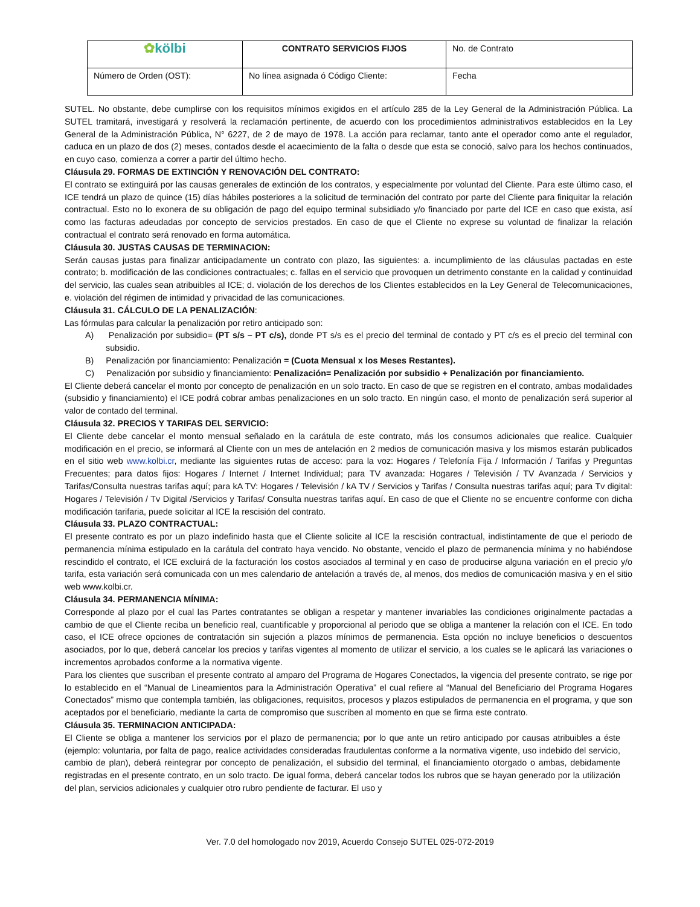| ✿ kölbi | CONTRATO SERVICIOS FIJOS | No. de Contrato |
| Número de Orden (OST): | No línea asignada ó Código Cliente: | Fecha |
SUTEL. No obstante, debe cumplirse con los requisitos mínimos exigidos en el artículo 285 de la Ley General de la Administración Pública. La SUTEL tramitará, investigará y resolverá la reclamación pertinente, de acuerdo con los procedimientos administrativos establecidos en la Ley General de la Administración Pública, N° 6227, de 2 de mayo de 1978. La acción para reclamar, tanto ante el operador como ante el regulador, caduca en un plazo de dos (2) meses, contados desde el acaecimiento de la falta o desde que esta se conoció, salvo para los hechos continuados, en cuyo caso, comienza a correr a partir del último hecho.
Cláusula 29. FORMAS DE EXTINCIÓN Y RENOVACIÓN DEL CONTRATO:
El contrato se extinguirá por las causas generales de extinción de los contratos, y especialmente por voluntad del Cliente. Para este último caso, el ICE tendrá un plazo de quince (15) días hábiles posteriores a la solicitud de terminación del contrato por parte del Cliente para finiquitar la relación contractual. Esto no lo exonera de su obligación de pago del equipo terminal subsidiado y/o financiado por parte del ICE en caso que exista, así como las facturas adeudadas por concepto de servicios prestados. En caso de que el Cliente no exprese su voluntad de finalizar la relación contractual el contrato será renovado en forma automática.
Cláusula 30. JUSTAS CAUSAS DE TERMINACION:
Serán causas justas para finalizar anticipadamente un contrato con plazo, las siguientes: a. incumplimiento de las cláusulas pactadas en este contrato; b. modificación de las condiciones contractuales; c. fallas en el servicio que provoquen un detrimento constante en la calidad y continuidad del servicio, las cuales sean atribuibles al ICE; d. violación de los derechos de los Clientes establecidos en la Ley General de Telecomunicaciones, e. violación del régimen de intimidad y privacidad de las comunicaciones.
Cláusula 31. CÁLCULO DE LA PENALIZACIÓN:
Las fórmulas para calcular la penalización por retiro anticipado son:
A) Penalización por subsidio= (PT s/s – PT c/s), donde PT s/s es el precio del terminal de contado y PT c/s es el precio del terminal con subsidio.
B) Penalización por financiamiento: Penalización = (Cuota Mensual x los Meses Restantes).
C) Penalización por subsidio y financiamiento: Penalización= Penalización por subsidio + Penalización por financiamiento.
El Cliente deberá cancelar el monto por concepto de penalización en un solo tracto. En caso de que se registren en el contrato, ambas modalidades (subsidio y financiamiento) el ICE podrá cobrar ambas penalizaciones en un solo tracto. En ningún caso, el monto de penalización será superior al valor de contado del terminal.
Cláusula 32. PRECIOS Y TARIFAS DEL SERVICIO:
El Cliente debe cancelar el monto mensual señalado en la carátula de este contrato, más los consumos adicionales que realice. Cualquier modificación en el precio, se informará al Cliente con un mes de antelación en 2 medios de comunicación masiva y los mismos estarán publicados en el sitio web www.kolbi.cr, mediante las siguientes rutas de acceso: para la voz: Hogares / Telefonía Fija / Información / Tarifas y Preguntas Frecuentes; para datos fijos: Hogares / Internet / Internet Individual; para TV avanzada: Hogares / Televisión / TV Avanzada / Servicios y Tarifas/Consulta nuestras tarifas aquí; para kA TV: Hogares / Televisión / kA TV / Servicios y Tarifas / Consulta nuestras tarifas aquí; para Tv digital: Hogares / Televisión / Tv Digital /Servicios y Tarifas/ Consulta nuestras tarifas aquí. En caso de que el Cliente no se encuentre conforme con dicha modificación tarifaria, puede solicitar al ICE la rescisión del contrato.
Cláusula 33. PLAZO CONTRACTUAL:
El presente contrato es por un plazo indefinido hasta que el Cliente solicite al ICE la rescisión contractual, indistintamente de que el periodo de permanencia mínima estipulado en la carátula del contrato haya vencido. No obstante, vencido el plazo de permanencia mínima y no habiéndose rescindido el contrato, el ICE excluirá de la facturación los costos asociados al terminal y en caso de producirse alguna variación en el precio y/o tarifa, esta variación será comunicada con un mes calendario de antelación a través de, al menos, dos medios de comunicación masiva y en el sitio web www.kolbi.cr.
Cláusula 34. PERMANENCIA MÍNIMA:
Corresponde al plazo por el cual las Partes contratantes se obligan a respetar y mantener invariables las condiciones originalmente pactadas a cambio de que el Cliente reciba un beneficio real, cuantificable y proporcional al periodo que se obliga a mantener la relación con el ICE. En todo caso, el ICE ofrece opciones de contratación sin sujeción a plazos mínimos de permanencia. Esta opción no incluye beneficios o descuentos asociados, por lo que, deberá cancelar los precios y tarifas vigentes al momento de utilizar el servicio, a los cuales se le aplicará las variaciones o incrementos aprobados conforme a la normativa vigente.
Para los clientes que suscriban el presente contrato al amparo del Programa de Hogares Conectados, la vigencia del presente contrato, se rige por lo establecido en el “Manual de Lineamientos para la Administración Operativa” el cual refiere al “Manual del Beneficiario del Programa Hogares Conectados” mismo que contempla también, las obligaciones, requisitos, procesos y plazos estipulados de permanencia en el programa, y que son aceptados por el beneficiario, mediante la carta de compromiso que suscriben al momento en que se firma este contrato.
Cláusula 35. TERMINACION ANTICIPADA:
El Cliente se obliga a mantener los servicios por el plazo de permanencia; por lo que ante un retiro anticipado por causas atribuibles a éste (ejemplo: voluntaria, por falta de pago, realice actividades consideradas fraudulentas conforme a la normativa vigente, uso indebido del servicio, cambio de plan), deberá reintegrar por concepto de penalización, el subsidio del terminal, el financiamiento otorgado o ambas, debidamente registradas en el presente contrato, en un solo tracto. De igual forma, deberá cancelar todos los rubros que se hayan generado por la utilización del plan, servicios adicionales y cualquier otro rubro pendiente de facturar. El uso y
Ver. 7.0 del homologado nov 2019, Acuerdo Consejo SUTEL 025-072-2019